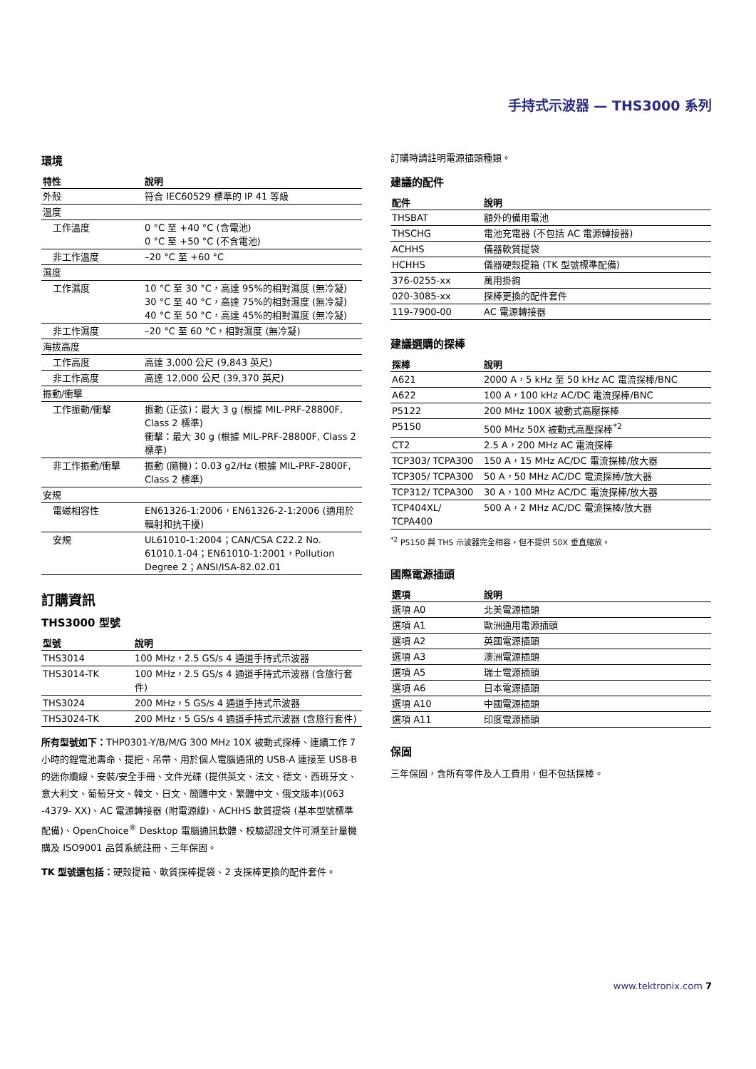手持式示波器 — THS3000 系列
環境
| 特性 | 說明 |
| --- | --- |
| 外殼 | 符合 IEC60529 標準的 IP 41 等級 |
| 溫度 | |
| 工作溫度 | 0 °C 至 +40 °C (含電池) 0 °C 至 +50 °C (不含電池) |
| 非工作溫度 | –20 °C 至 +60 °C |
| 濕度 | |
| 工作濕度 | 10 °C 至 30 °C，高達 95%的相對濕度 (無冷凝) 30 °C 至 40 °C，高達 75%的相對濕度 (無冷凝) 40 °C 至 50 °C，高達 45%的相對濕度 (無冷凝) |
| 非工作濕度 | –20 °C 至 60 °C，相對濕度 (無冷凝) |
| 海拔高度 | |
| 工作高度 | 高達 3,000 公尺 (9,843 英尺) |
| 非工作高度 | 高達 12,000 公尺 (39,370 英尺) |
| 振動/衝擊 | |
| 工作振動/衝擊 | 振動 (正弦)：最大 3 g (根據 MIL-PRF-28800F, Class 2 標準) 衝擊：最大 30 g (根據 MIL-PRF-28800F, Class 2 標準) |
| 非工作振動/衝擊 | 振動 (隨機)：0.03 g2/Hz (根據 MIL-PRF-2800F, Class 2 標準) |
| 安規 | |
| 電磁相容性 | EN61326-1:2006，EN61326-2-1:2006 (適用於輻射和抗干擾) |
| 安規 | UL61010-1:2004；CAN/CSA C22.2 No. 61010.1-04；EN61010-1:2001，Pollution Degree 2；ANSI/ISA-82.02.01 |
訂購資訊
THS3000 型號
| 型號 | 說明 |
| --- | --- |
| THS3014 | 100 MHz，2.5 GS/s 4 通道手持式示波器 |
| THS3014-TK | 100 MHz，2.5 GS/s 4 通道手持式示波器 (含旅行套件) |
| THS3024 | 200 MHz，5 GS/s 4 通道手持式示波器 |
| THS3024-TK | 200 MHz，5 GS/s 4 通道手持式示波器 (含旅行套件) |
所有型號如下：THP0301-Y/B/M/G 300 MHz 10X 被動式探棒、連續工作 7 小時的鋰電池壽命、提把、吊帶、用於個人電腦通訊的 USB-A 連接至 USB-B 的迷你纜線、安裝/安全手冊、文件光碟 (提供英文、法文、德文、西班牙文、意大利文、葡萄牙文、韓文、日文、簡體中文、繁體中文、俄文版本)(063 -4379- XX)、AC 電源轉接器 (附電源線)、ACHHS 軟質提袋 (基本型號標準配備)、OpenChoice<sup>®</sup> Desktop 電腦通訊軟體、校驗認證文件可溯至計量機購及 ISO9001 品質系統註冊、三年保固。
TK 型號還包括：硬殼提箱、軟質探棒提袋、2 支探棒更換的配件套件。
訂購時請註明電源插頭種類。
建議的配件
| 配件 | 說明 |
| --- | --- |
| THSBAT | 額外的備用電池 |
| THSCHG | 電池充電器 (不包括 AC 電源轉接器) |
| ACHHS | 儀器軟質提袋 |
| HCHHS | 儀器硬殼提箱 (TK 型號標準配備) |
| 376-0255-xx | 萬用掛鉤 |
| 020-3085-xx | 探棒更換的配件套件 |
| 119-7900-00 | AC 電源轉接器 |
建議選購的探棒
| 探棒 | 說明 |
| --- | --- |
| A621 | 2000 A，5 kHz 至 50 kHz AC 電流探棒/BNC |
| A622 | 100 A，100 kHz AC/DC 電流探棒/BNC |
| P5122 | 200 MHz 100X 被動式高壓探棒 |
| P5150 | 500 MHz 50X 被動式高壓探棒<sup>*2</sup> |
| CT2 | 2.5 A，200 MHz AC 電流探棒 |
| TCP303/ TCPA300 | 150 A，15 MHz AC/DC 電流探棒/放大器 |
| TCP305/ TCPA300 | 50 A，50 MHz AC/DC 電流探棒/放大器 |
| TCP312/ TCPA300 | 30 A，100 MHz AC/DC 電流探棒/放大器 |
| TCP404XL/ TCPA400 | 500 A，2 MHz AC/DC 電流探棒/放大器 |
<sup>*2</sup> P5150 與 THS 示波器完全相容，但不提供 50X 垂直縮放。
國際電源插頭
| 選項 | 說明 |
| --- | --- |
| 選項 A0 | 北美電源插頭 |
| 選項 A1 | 歐洲通用電源插頭 |
| 選項 A2 | 英國電源插頭 |
| 選項 A3 | 澳洲電源插頭 |
| 選項 A5 | 瑞士電源插頭 |
| 選項 A6 | 日本電源插頭 |
| 選項 A10 | 中國電源插頭 |
| 選項 A11 | 印度電源插頭 |
保固
三年保固，含所有零件及人工費用，但不包括探棒。
www.tektronix.com 7